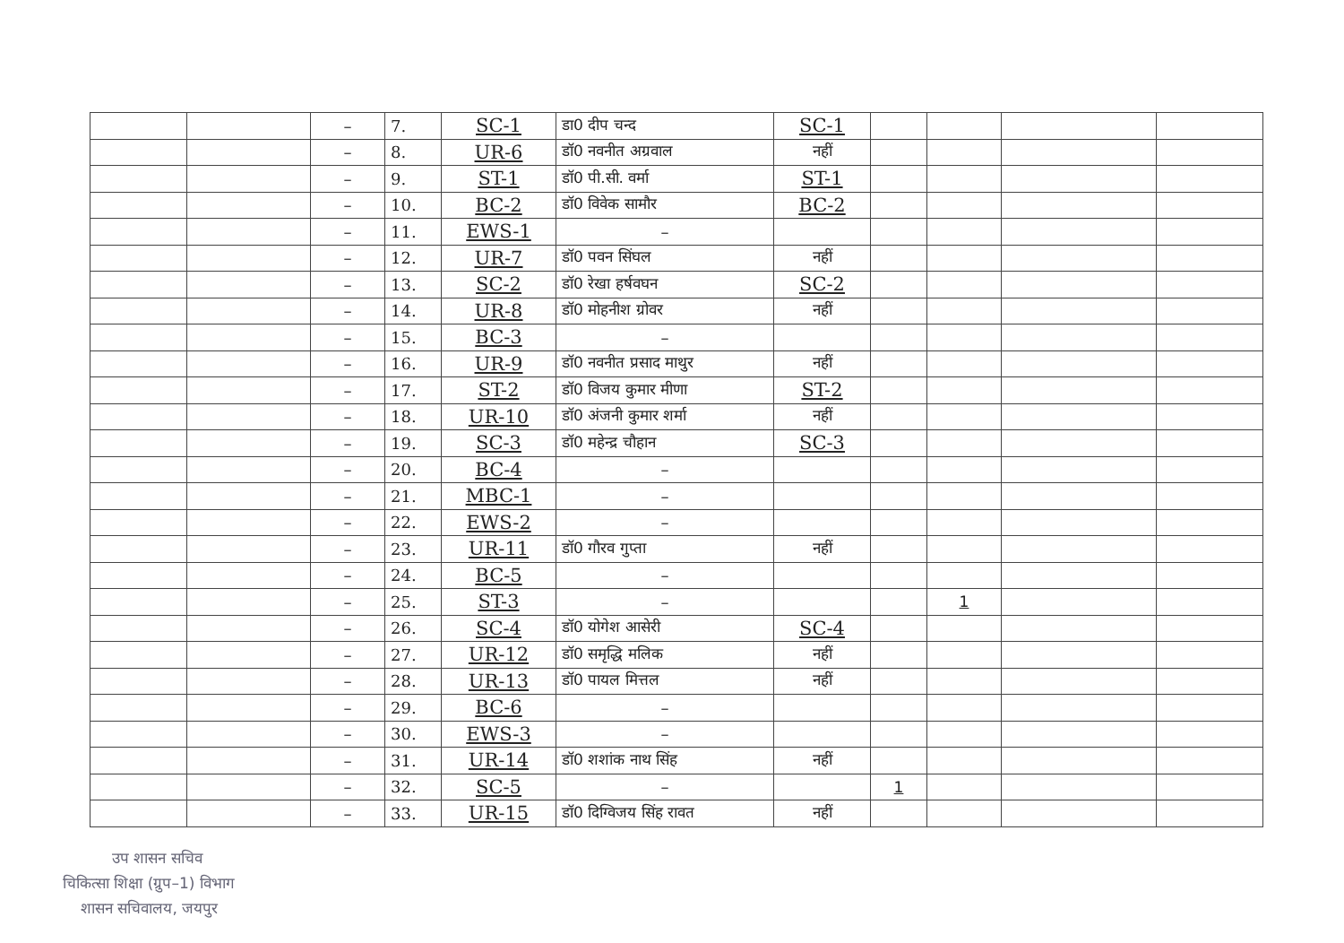| | | – | 7. | SC-1 | डा0 दीप चन्द | SC-1 | | | | |
| | | – | 8. | UR-6 | डॉ0 नवनीत अग्रवाल | नहीं | | | | |
| | | – | 9. | ST-1 | डॉ0 पी.सी. वर्मा | ST-1 | | | | |
| | | – | 10. | BC-2 | डॉ0 विवेक सामौर | BC-2 | | | | |
| | | – | 11. | EWS-1 | – | | | | | |
| | | – | 12. | UR-7 | डॉ0 पवन सिंघल | नहीं | | | | |
| | | – | 13. | SC-2 | डॉ0 रेखा हर्षवघन | SC-2 | | | | |
| | | – | 14. | UR-8 | डॉ0 मोहनीश ग्रोवर | नहीं | | | | |
| | | – | 15. | BC-3 | – | | | | | |
| | | – | 16. | UR-9 | डॉ0 नवनीत प्रसाद माथुर | नहीं | | | | |
| | | – | 17. | ST-2 | डॉ0 विजय कुमार मीणा | ST-2 | | | | |
| | | – | 18. | UR-10 | डॉ0 अंजनी कुमार शर्मा | नहीं | | | | |
| | | – | 19. | SC-3 | डॉ0 महेन्द्र चौहान | SC-3 | | | | |
| | | – | 20. | BC-4 | – | | | | | |
| | | – | 21. | MBC-1 | – | | | | | |
| | | – | 22. | EWS-2 | – | | | | | |
| | | – | 23. | UR-11 | डॉ0 गौरव गुप्ता | नहीं | | | | |
| | | – | 24. | BC-5 | – | | | | | |
| | | – | 25. | ST-3 | – | | | 1 | | |
| | | – | 26. | SC-4 | डॉ0 योगेश आसेरी | SC-4 | | | | |
| | | – | 27. | UR-12 | डॉ0 समृद्धि मलिक | नहीं | | | | |
| | | – | 28. | UR-13 | डॉ0 पायल मित्तल | नहीं | | | | |
| | | – | 29. | BC-6 | – | | | | | |
| | | – | 30. | EWS-3 | – | | | | | |
| | | – | 31. | UR-14 | डॉ0 शशांक नाथ सिंह | नहीं | | | | |
| | | – | 32. | SC-5 | – | | 1 | | | |
| | | – | 33. | UR-15 | डॉ0 दिग्विजय सिंह रावत | नहीं | | | | |
उप शासन सचिव
चिकित्सा शिक्षा (ग्रुप–1) विभाग
शासन सचिवालय, जयपुर